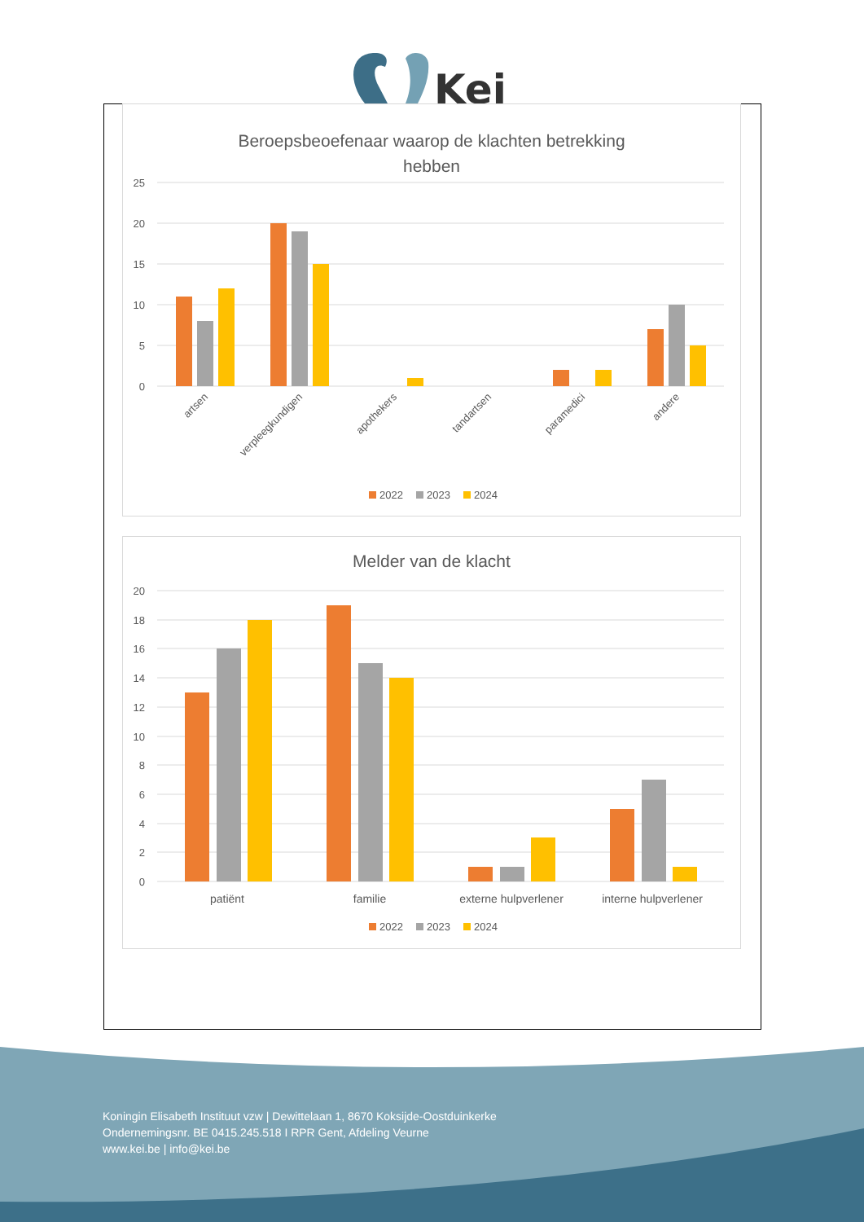Kei
Beroepsbeoefenaar waarop de klachten betrekking
hebben
25
20
15
10
5
0
artsen
verpleegkundigen
apothekers
tandartsen
paramedici
andere
2022
2023
2024
Melder van de klacht
20
18
16
14
12
10
8
6
4
2
0
patiënt
familie
externe hulpverlener
interne hulpverlener
2022
2023
2024
Koningin Elisabeth Instituut vzw | Dewittelaan 1, 8670 Koksijde-Oostduinkerke
Ondernemingsnr. BE 0415.245.518 I RPR Gent, Afdeling Veurne
www.kei.be | info@kei.be